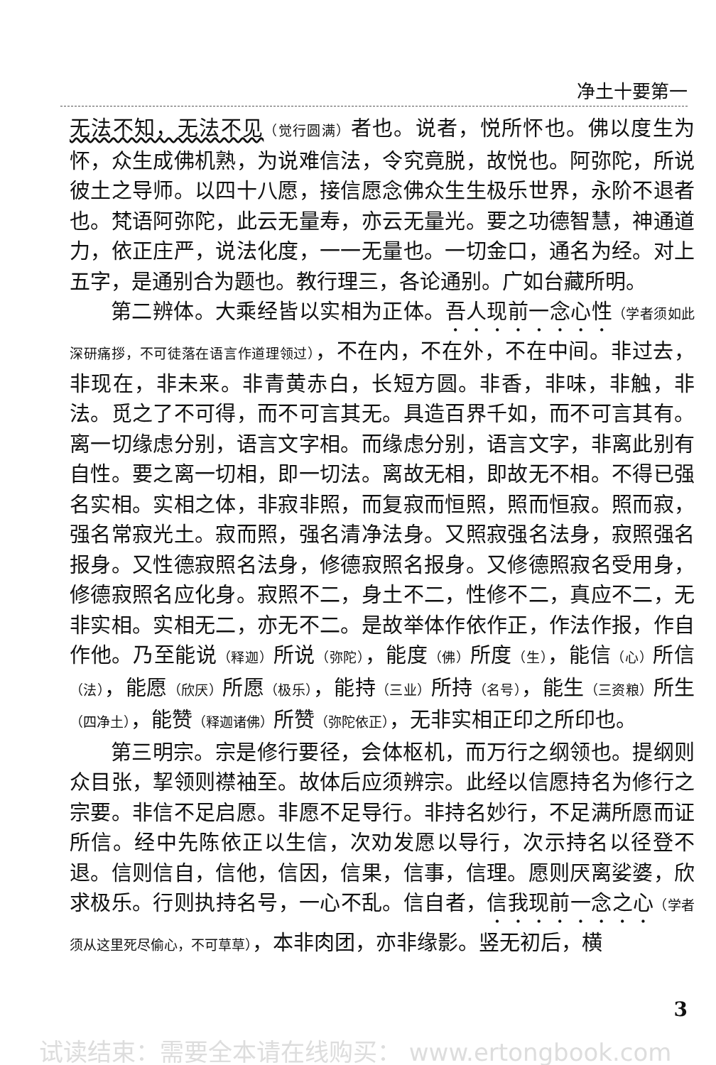净土十要第一
无法不知，无法不见（觉行圆满）者也。说者，悦所怀也。佛以度生为怀，众生成佛机熟，为说难信法，令究竟脱，故悦也。阿弥陀，所说彼土之导师。以四十八愿，接信愿念佛众生生极乐世界，永阶不退者也。梵语阿弥陀，此云无量寿，亦云无量光。要之功德智慧，神通道力，依正庄严，说法化度，一一无量也。一切金口，通名为经。对上五字，是通别合为题也。教行理三，各论通别。广如台藏所明。
第二辨体。大乘经皆以实相为正体。吾人现前一念心性（学者须如此深研痛拶，不可徒落在语言作道理领过），不在内，不在外，不在中间。非过去，非现在，非未来。非青黄赤白，长短方圆。非香，非味，非触，非法。觅之了不可得，而不可言其无。具造百界千如，而不可言其有。离一切缘虑分别，语言文字相。而缘虑分别，语言文字，非离此别有自性。要之离一切相，即一切法。离故无相，即故无不相。不得已强名实相。实相之体，非寂非照，而复寂而恒照，照而恒寂。照而寂，强名常寂光土。寂而照，强名清净法身。又照寂强名法身，寂照强名报身。又性德寂照名法身，修德寂照名报身。又修德照寂名受用身，修德寂照名应化身。寂照不二，身土不二，性修不二，真应不二，无非实相。实相无二，亦无不二。是故举体作依作正，作法作报，作自作他。乃至能说（释迦）所说（弥陀），能度（佛）所度（生），能信（心）所信（法），能愿（欣厌）所愿（极乐），能持（三业）所持（名号），能生（三资粮）所生（四净土），能赞（释迦诸佛）所赞（弥陀依正），无非实相正印之所印也。
第三明宗。宗是修行要径，会体枢机，而万行之纲领也。提纲则众目张，挈领则襟袖至。故体后应须辨宗。此经以信愿持名为修行之宗要。非信不足启愿。非愿不足导行。非持名妙行，不足满所愿而证所信。经中先陈依正以生信，次劝发愿以导行，次示持名以径登不退。信则信自，信他，信因，信果，信事，信理。愿则厌离娑婆，欣求极乐。行则执持名号，一心不乱。信自者，信我现前一念之心（学者须从这里死尽偷心，不可草草），本非肉团，亦非缘影。竖无初后，横
3
试读结束：需要全本请在线购买： www.ertongbook.com